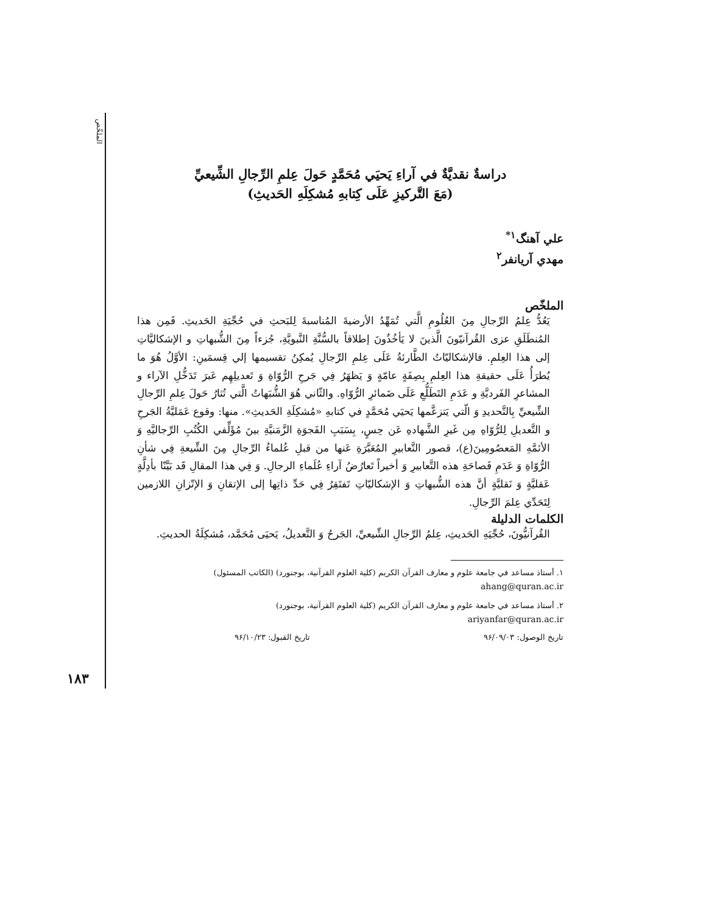الملخّص
دراسةٌ نقديَّةٌ في آراءِ يَحيَي مُحَمَّدٍ حَولَ عِلمِ الرِّجالِ الشِّيعيِّ
(مَعَ التَّركيزِ عَلَى كِتابهِ مُشكِلَهِ الحَديثِ)
علي آهنگ<sup>۱*</sup>
مهدي آريانفر<sup>۲</sup>
الملخّص
يَعُدُّ عِلمُ الرِّجالِ مِنَ العُلُومِ الَّتي تُمَهِّدُ الأرضيةَ المُناسبةَ لِلبَحثِ في حُجِّيَةِ الحَديثِ. فَمِن هذا المُنطَلَقِ عزى القُرآنيّونَ الَّذينَ لا يَأخُذُونَ إطلاقاً بالسُّنَّةِ النَّبويَّةِ، جُزءاً مِنَ الشُّبهاتِ و الإشكاليَّاتِ إلى هذا العِلمِ. فالإشكاليّاتُ الطَّارئةُ عَلَى عِلمِ الرِّجالِ يُمكِنُ تقسيمها إلي قِسمَينِ: الأوَّلُ هُوَ ما يُطرَأُ عَلَى حقيقةِ هذا العِلمِ بِصِفَةٍ عامّةٍ وَ يَظهَرُ فِي جَرحِ الرُّوّاةِ وَ تَعديلِهِم عَبرَ تَدَخُّلِ الآراء و المشاعرِ الفَرديَّةِ و عَدَمِ التَطَلُّعِ عَلَى ضَمائرِ الرُّوّاهِ. والثّاني هُوَ الشُّبَهاتُ الَّتي تُثارُ حَولَ عِلمِ الرِّجالِ الشِّيعيِّ بِالتَّحديدِ وَ الّتي يَتزعَّمها يَحيَي مُحَمَّدٍ في كتابهِ «مُشكِلَةِ الحَديثِ». منها: وقوع عَمَليَّةُ الجَرحِ و التَّعديلِ لِلرُّوّاهِ مِن غَيرِ الشَّهادهِ عَن حِسٍ، بِسَبَبِ الفَجوَةِ الزَّمَنيَّةِ بينَ مُؤَلِّفي الكُتُبِ الرِّجاليَّهِ وَ الأئمَّهِ المَعصُومِينَ(ع)، قصور التَّعابيرِ المُعَبَّرَةِ عَنها من قبلِ عُلماءُ الرِّجالِ مِنَ الشِّيعةِ فِي شأنِ الرُّوّاةِ وَ عَدَمِ فَصاحَةِ هذه التَّعابيرِ وَ أخيراً تَعارُضُ آراءِ عُلَماءِ الرجالِ. وَ فِي هذا المقالِ قَد بَيَّنّا بأدِلَّةٍ عَقليَّةٍ وَ نَقليَّةٍ أنَّ هذه الشُّبهاتِ وَ الإشكاليّاتِ تَفتَقِرُ فِي حَدِّ ذاتِها إلى الإتقانِ وَ الإتّزانِ اللازمين لِتَحَدِّي عِلمَ الرِّجالِ.
الكلمات الدليلة
القُرآنيُّونَ، حُجِّيَهِ الحَديثِ، عِلمُ الرِّجالِ الشِّيعيِّ، الجَرحُ وَ التَّعديلُ، يَحيَى مُحَمَّد، مُشكِلَةُ الحديثِ.
۱. أستاذ مساعد في جامعة علوم و معارف القرآن الكريم (كلية العلوم القرآنية، بوجنورد) (الكاتب المسئول)
ahang@quran.ac.ir
۲. أستاذ مساعد في جامعة علوم و معارف القرآن الكريم (كلية العلوم القرآنية، بوجنورد)
ariyanfar@quran.ac.ir
تاريخ الوصول: ۹۶/۰۹/۰۳ تاريخ القبول: ۹۶/۱۰/۲۳
۱۸۳